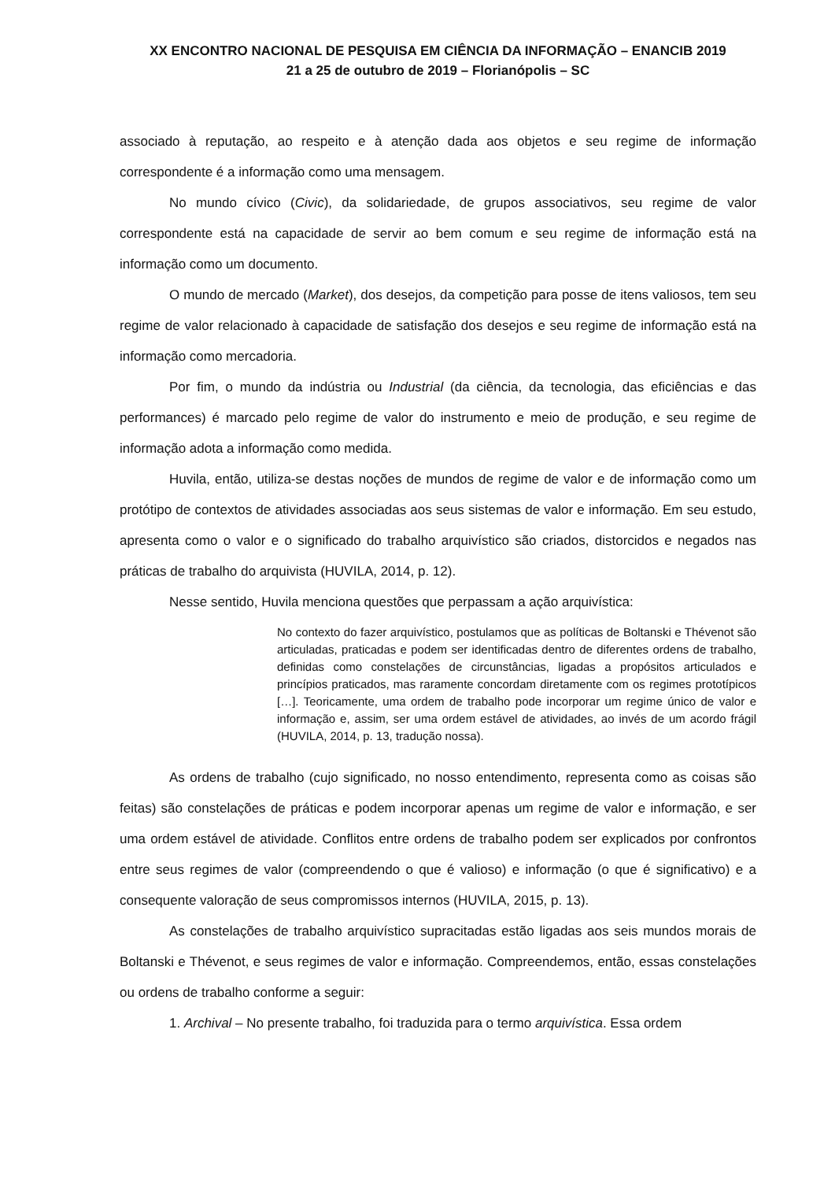XX ENCONTRO NACIONAL DE PESQUISA EM CIÊNCIA DA INFORMAÇÃO – ENANCIB 2019
21 a 25 de outubro de 2019 – Florianópolis – SC
associado à reputação, ao respeito e à atenção dada aos objetos e seu regime de informação correspondente é a informação como uma mensagem.
No mundo cívico (Civic), da solidariedade, de grupos associativos, seu regime de valor correspondente está na capacidade de servir ao bem comum e seu regime de informação está na informação como um documento.
O mundo de mercado (Market), dos desejos, da competição para posse de itens valiosos, tem seu regime de valor relacionado à capacidade de satisfação dos desejos e seu regime de informação está na informação como mercadoria.
Por fim, o mundo da indústria ou Industrial (da ciência, da tecnologia, das eficiências e das performances) é marcado pelo regime de valor do instrumento e meio de produção, e seu regime de informação adota a informação como medida.
Huvila, então, utiliza-se destas noções de mundos de regime de valor e de informação como um protótipo de contextos de atividades associadas aos seus sistemas de valor e informação. Em seu estudo, apresenta como o valor e o significado do trabalho arquivístico são criados, distorcidos e negados nas práticas de trabalho do arquivista (HUVILA, 2014, p. 12).
Nesse sentido, Huvila menciona questões que perpassam a ação arquivística:
No contexto do fazer arquivístico, postulamos que as políticas de Boltanski e Thévenot são articuladas, praticadas e podem ser identificadas dentro de diferentes ordens de trabalho, definidas como constelações de circunstâncias, ligadas a propósitos articulados e princípios praticados, mas raramente concordam diretamente com os regimes prototípicos […]. Teoricamente, uma ordem de trabalho pode incorporar um regime único de valor e informação e, assim, ser uma ordem estável de atividades, ao invés de um acordo frágil (HUVILA, 2014, p. 13, tradução nossa).
As ordens de trabalho (cujo significado, no nosso entendimento, representa como as coisas são feitas) são constelações de práticas e podem incorporar apenas um regime de valor e informação, e ser uma ordem estável de atividade. Conflitos entre ordens de trabalho podem ser explicados por confrontos entre seus regimes de valor (compreendendo o que é valioso) e informação (o que é significativo) e a consequente valoração de seus compromissos internos (HUVILA, 2015, p. 13).
As constelações de trabalho arquivístico supracitadas estão ligadas aos seis mundos morais de Boltanski e Thévenot, e seus regimes de valor e informação. Compreendemos, então, essas constelações ou ordens de trabalho conforme a seguir:
1. Archival – No presente trabalho, foi traduzida para o termo arquivística. Essa ordem